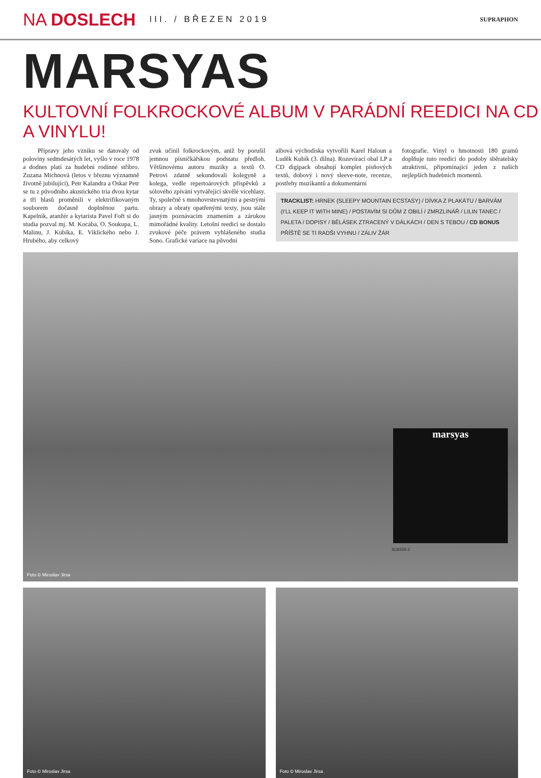NA DOSLECH
III. / BŘEZEN 2019
SUPRAPHON
MARSYAS
KULTOVNÍ FOLKROCKOVÉ ALBUM V PARÁDNÍ REEDICI NA CD A VINYLU!
Přípravy jeho vzniku se datovaly od poloviny sedmdesátých let, vyšlo v roce 1978 a dodnes platí za hudební rodinné stříbro. Zuzana Michnová (letos v březnu významně životně jubilující), Petr Kalandra a Oskar Petr se tu z původního akustického tria dvou kytar a tří hlasů proměnili v elektrifikovaným souborem dočasně doplněnou partu. Kapelník, aranžér a kytarista Pavel Fořt si do studia pozval mj. M. Kocába, O. Soukupa, L. Malinu, J. Kubíka, E. Viklického nebo J. Hrubého, aby celkový
zvuk učinil folkrockovým, aniž by porušil jemnou písničkářskou podstatu předloh. Většinovému autoru muziky a textů O. Petrovi zdatně sekundovali kolegyně a kolega, vedle repertoárových příspěvků a sólového zpívání vytvářející skvělé vícehlasy. Ty, společně s mnohovrstevnatými a pestrými obrazy a obraty opatřenými texty, jsou stále jasným poznávacím znamením a zárukou mimořádné kvality. Letošní reedici se dostalo zvukové péče právem vyhlášeného studia Sono. Grafické variace na původní
albová východiska vytvořili Karel Haloun a Luděk Kubík (3. dílna). Rozevírací obal LP a CD digipack obsahují komplet písňových textů, dobový i nový sleeve-note, recenze, postřehy muzikantů a dokumentární
fotografie. Vinyl o hmotnosti 180 gramů doplňuje tuto reedici do podoby sběratelsky atraktivní, připomínající jeden z našich nejlepších hudebních momentů.
TRACKLIST: HRNEK (SLEEPY MOUNTAIN ECSTASY) / DÍVKA Z PLAKÁTU / BARVÁM (I’LL KEEP IT WITH MINE) / POSTAVÍM SI DŮM Z OBILÍ / ZMRZLINÁŘ / LILIN TANEC / PALETA / DOPISY / BĚLÁSEK ZTRACENÝ V DÁLKÁCH / DEN S TEBOU / CD BONUS PŘÍŠTĚ SE TI RADŠI VYHNU / ZÁLIV ŽÁR
Foto © Miroslav Jirsa
marsyas
SU6555-2
Foto © Miroslav Jirsa
Foto © Miroslav Jirsa